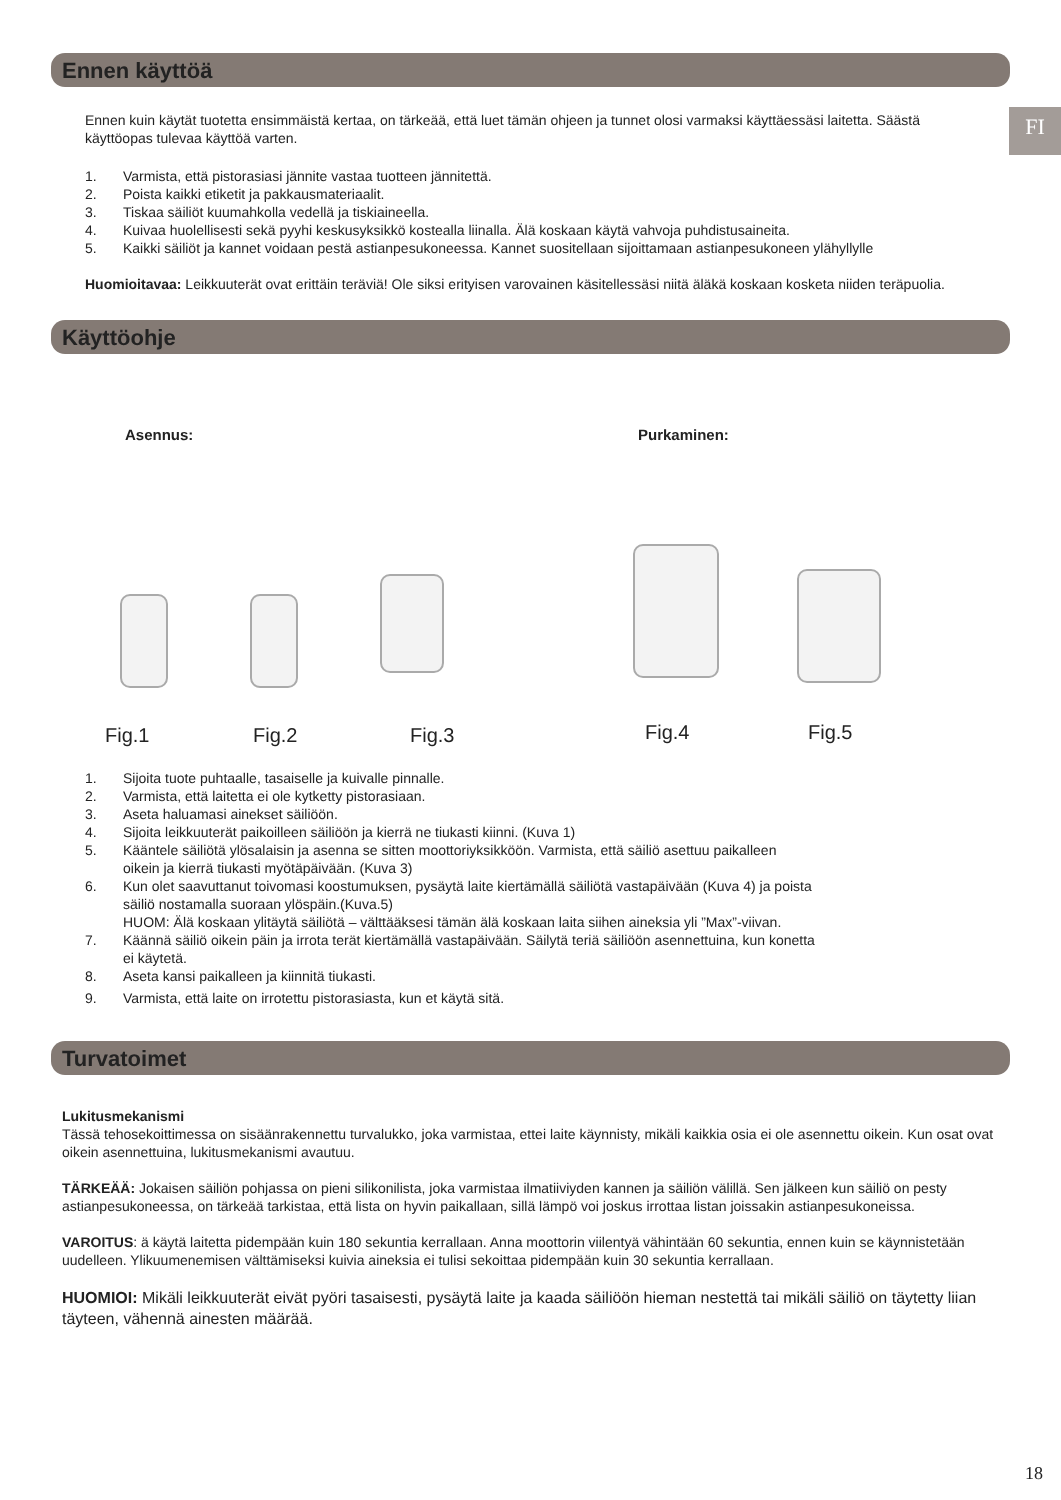FI
Ennen käyttöä
Ennen kuin käytät tuotetta ensimmäistä kertaa, on tärkeää, että luet tämän ohjeen ja tunnet olosi varmaksi käyttäessäsi laitetta. Säästä käyttöopas tulevaa käyttöä varten.
1. Varmista, että pistorasiasi jännite vastaa tuotteen jännitettä.
2. Poista kaikki etiketit ja pakkausmateriaalit.
3. Tiskaa säiliöt kuumahkolla vedellä ja tiskiaineella.
4. Kuivaa huolellisesti sekä pyyhi keskusyksikkö kostealla liinalla. Älä koskaan käytä vahvoja puhdistusaineita.
5. Kaikki säiliöt ja kannet voidaan pestä astianpesukoneessa. Kannet suositellaan sijoittamaan astianpesukoneen ylähyllylle
Huomioitavaa: Leikkuuterät ovat erittäin teräviä! Ole siksi erityisen varovainen käsitellessäsi niitä äläkä koskaan kosketa niiden teräpuolia.
Käyttöohje
Asennus: Purkaminen:
Fig.1 Fig.2 Fig.3 Fig.4 Fig.5
1. Sijoita tuote puhtaalle, tasaiselle ja kuivalle pinnalle.
2. Varmista, että laitetta ei ole kytketty pistorasiaan.
3. Aseta haluamasi ainekset säiliöön.
4. Sijoita leikkuuterät paikoilleen säiliöön ja kierrä ne tiukasti kiinni. (Kuva 1)
5. Kääntele säiliötä ylösalaisin ja asenna se sitten moottoriyksikköön. Varmista, että säiliö asettuu paikalleen
oikein ja kierrä tiukasti myötäpäivään. (Kuva 3)
6. Kun olet saavuttanut toivomasi koostumuksen, pysäytä laite kiertämällä säiliötä vastapäivään (Kuva 4) ja poista
säiliö nostamalla suoraan ylöspäin.(Kuva.5)
HUOM: Älä koskaan ylitäytä säiliötä – välttääksesi tämän älä koskaan laita siihen aineksia yli ”Max”-viivan.
7. Käännä säiliö oikein päin ja irrota terät kiertämällä vastapäivään. Säilytä teriä säiliöön asennettuina, kun konetta
ei käytetä.
8. Aseta kansi paikalleen ja kiinnitä tiukasti.
9. Varmista, että laite on irrotettu pistorasiasta, kun et käytä sitä.
Turvatoimet
Lukitusmekanismi
Tässä tehosekoittimessa on sisäänrakennettu turvalukko, joka varmistaa, ettei laite käynnisty, mikäli kaikkia osia ei ole asennettu oikein. Kun osat ovat oikein asennettuina, lukitusmekanismi avautuu.
TÄRKEÄÄ: Jokaisen säiliön pohjassa on pieni silikonilista, joka varmistaa ilmatiiviyden kannen ja säiliön välillä. Sen jälkeen kun säiliö on pesty astianpesukoneessa, on tärkeää tarkistaa, että lista on hyvin paikallaan, sillä lämpö voi joskus irrottaa listan joissakin astianpesukoneissa.
VAROITUS: ä käytä laitetta pidempään kuin 180 sekuntia kerrallaan. Anna moottorin viilentyä vähintään 60 sekuntia, ennen kuin se käynnistetään uudelleen. Ylikuumenemisen välttämiseksi kuivia aineksia ei tulisi sekoittaa pidempään kuin 30 sekuntia kerrallaan.
HUOMIOI: Mikäli leikkuuterät eivät pyöri tasaisesti, pysäytä laite ja kaada säiliöön hieman nestettä tai mikäli säiliö on täytetty liian täyteen, vähennä ainesten määrää.
18